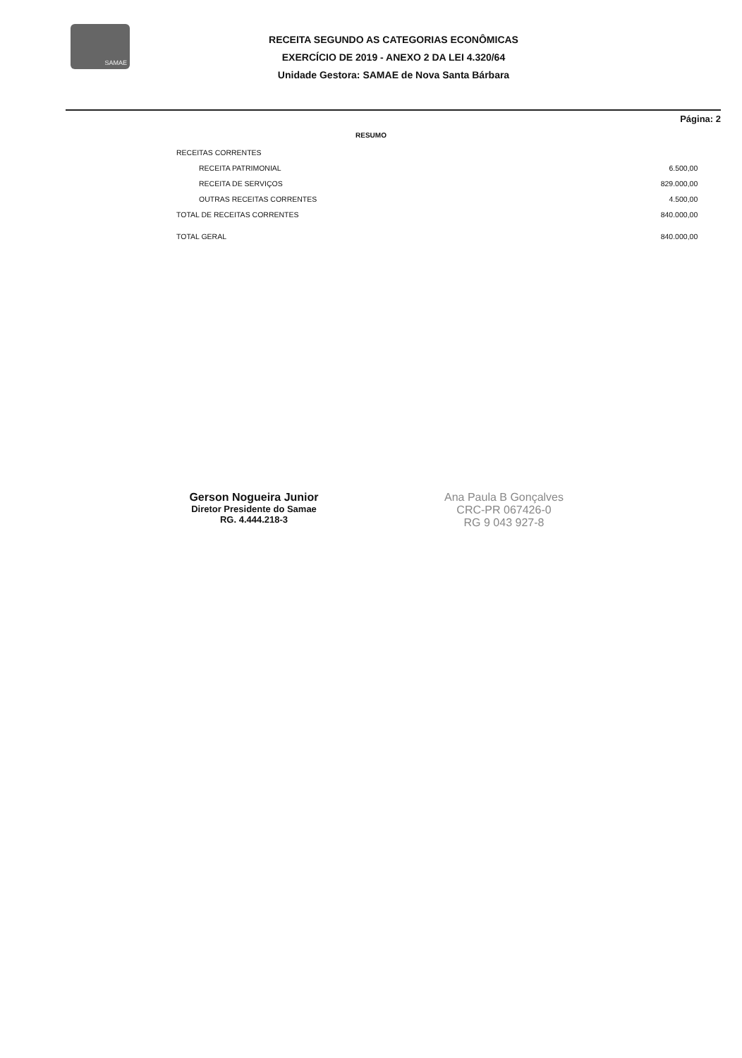SAMAE
RECEITA SEGUNDO AS CATEGORIAS ECONÔMICAS
EXERCÍCIO DE 2019 - ANEXO 2 DA LEI 4.320/64
Unidade Gestora: SAMAE de Nova Santa Bárbara
Página: 2
RESUMO
| RECEITAS CORRENTES | |
| RECEITA PATRIMONIAL | 6.500,00 |
| RECEITA DE SERVIÇOS | 829.000,00 |
| OUTRAS RECEITAS CORRENTES | 4.500,00 |
| TOTAL DE RECEITAS CORRENTES | 840.000,00 |
| TOTAL GERAL | 840.000,00 |
Gerson Nogueira Junior
Diretor Presidente do Samae
RG. 4.444.218-3
Ana Paula B Gonçalves
CRC-PR 067426-0
RG 9 043 927-8